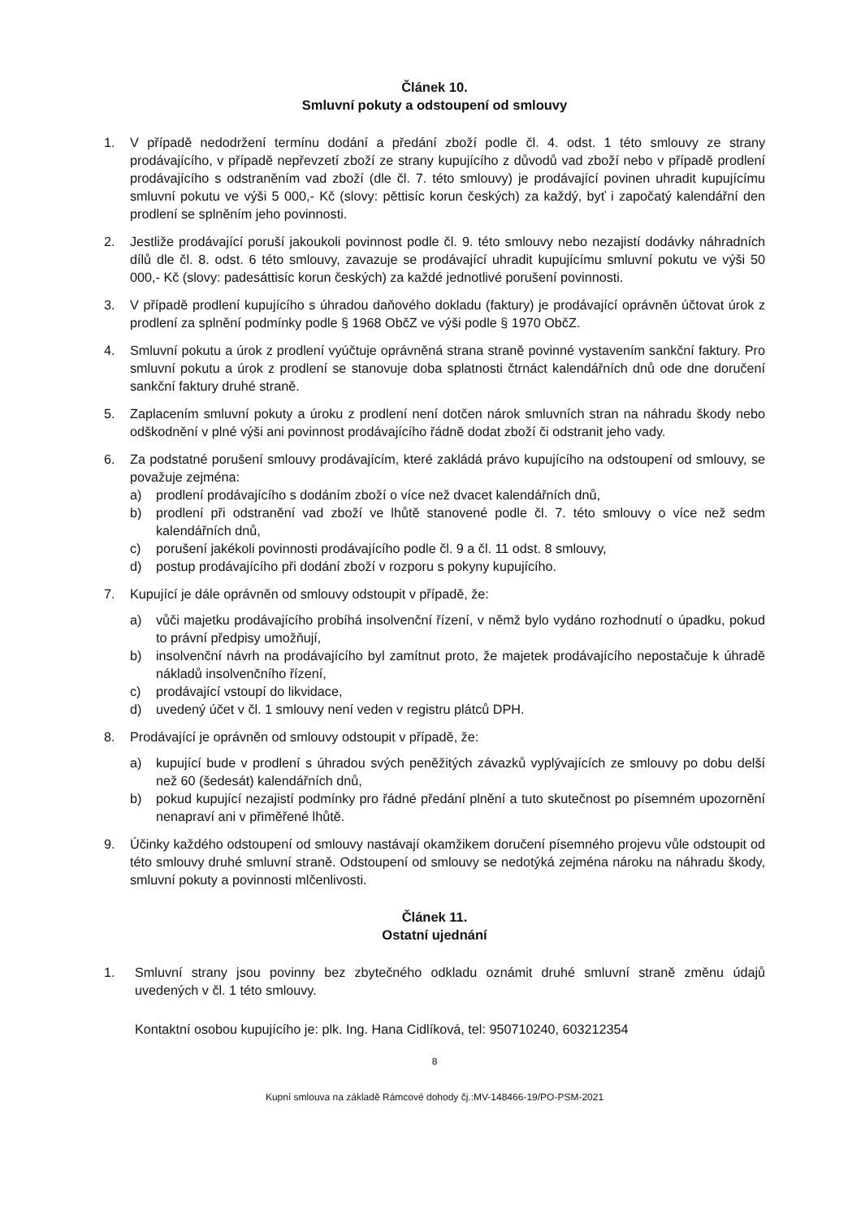Článek 10.
Smluvní pokuty a odstoupení od smlouvy
1. V případě nedodržení termínu dodání a předání zboží podle čl. 4. odst. 1 této smlouvy ze strany prodávajícího, v případě nepřevzetí zboží ze strany kupujícího z důvodů vad zboží nebo v případě prodlení prodávajícího s odstraněním vad zboží (dle čl. 7. této smlouvy) je prodávající povinen uhradit kupujícímu smluvní pokutu ve výši 5 000,- Kč (slovy: pěttisíc korun českých) za každý, byť i započatý kalendářní den prodlení se splněním jeho povinnosti.
2. Jestliže prodávající poruší jakoukoli povinnost podle čl. 9. této smlouvy nebo nezajistí dodávky náhradních dílů dle čl. 8. odst. 6 této smlouvy, zavazuje se prodávající uhradit kupujícímu smluvní pokutu ve výši 50 000,- Kč (slovy: padesáttisíc korun českých) za každé jednotlivé porušení povinnosti.
3. V případě prodlení kupujícího s úhradou daňového dokladu (faktury) je prodávající oprávněn účtovat úrok z prodlení za splnění podmínky podle § 1968 ObčZ ve výši podle § 1970 ObčZ.
4. Smluvní pokutu a úrok z prodlení vyúčtuje oprávněná strana straně povinné vystavením sankční faktury. Pro smluvní pokutu a úrok z prodlení se stanovuje doba splatnosti čtrnáct kalendářních dnů ode dne doručení sankční faktury druhé straně.
5. Zaplacením smluvní pokuty a úroku z prodlení není dotčen nárok smluvních stran na náhradu škody nebo odškodnění v plné výši ani povinnost prodávajícího řádně dodat zboží či odstranit jeho vady.
6. Za podstatné porušení smlouvy prodávajícím, které zakládá právo kupujícího na odstoupení od smlouvy, se považuje zejména:
a) prodlení prodávajícího s dodáním zboží o více než dvacet kalendářních dnů,
b) prodlení při odstranění vad zboží ve lhůtě stanovené podle čl. 7. této smlouvy o více než sedm kalendářních dnů,
c) porušení jakékoli povinnosti prodávajícího podle čl. 9 a čl. 11 odst. 8 smlouvy,
d) postup prodávajícího při dodání zboží v rozporu s pokyny kupujícího.
7. Kupující je dále oprávněn od smlouvy odstoupit v případě, že:
a) vůči majetku prodávajícího probíhá insolvenční řízení, v němž bylo vydáno rozhodnutí o úpadku, pokud to právní předpisy umožňují,
b) insolvenční návrh na prodávajícího byl zamítnut proto, že majetek prodávajícího nepostačuje k úhradě nákladů insolvenčního řízení,
c) prodávající vstoupí do likvidace,
d) uvedený účet v čl. 1 smlouvy není veden v registru plátců DPH.
8. Prodávající je oprávněn od smlouvy odstoupit v případě, že:
a) kupující bude v prodlení s úhradou svých peněžitých závazků vyplývajících ze smlouvy po dobu delší než 60 (šedesát) kalendářních dnů,
b) pokud kupující nezajistí podmínky pro řádné předání plnění a tuto skutečnost po písemném upozornění nenapraví ani v přiměřené lhůtě.
9. Účinky každého odstoupení od smlouvy nastávají okamžikem doručení písemného projevu vůle odstoupit od této smlouvy druhé smluvní straně. Odstoupení od smlouvy se nedotýká zejména nároku na náhradu škody, smluvní pokuty a povinnosti mlčenlivosti.
Článek 11.
Ostatní ujednání
1. Smluvní strany jsou povinny bez zbytečného odkladu oznámit druhé smluvní straně změnu údajů uvedených v čl. 1 této smlouvy.
Kontaktní osobou kupujícího je: plk. Ing. Hana Cidlíková, tel: 950710240, 603212354
8
Kupní smlouva na základě Rámcové dohody čj.:MV-148466-19/PO-PSM-2021